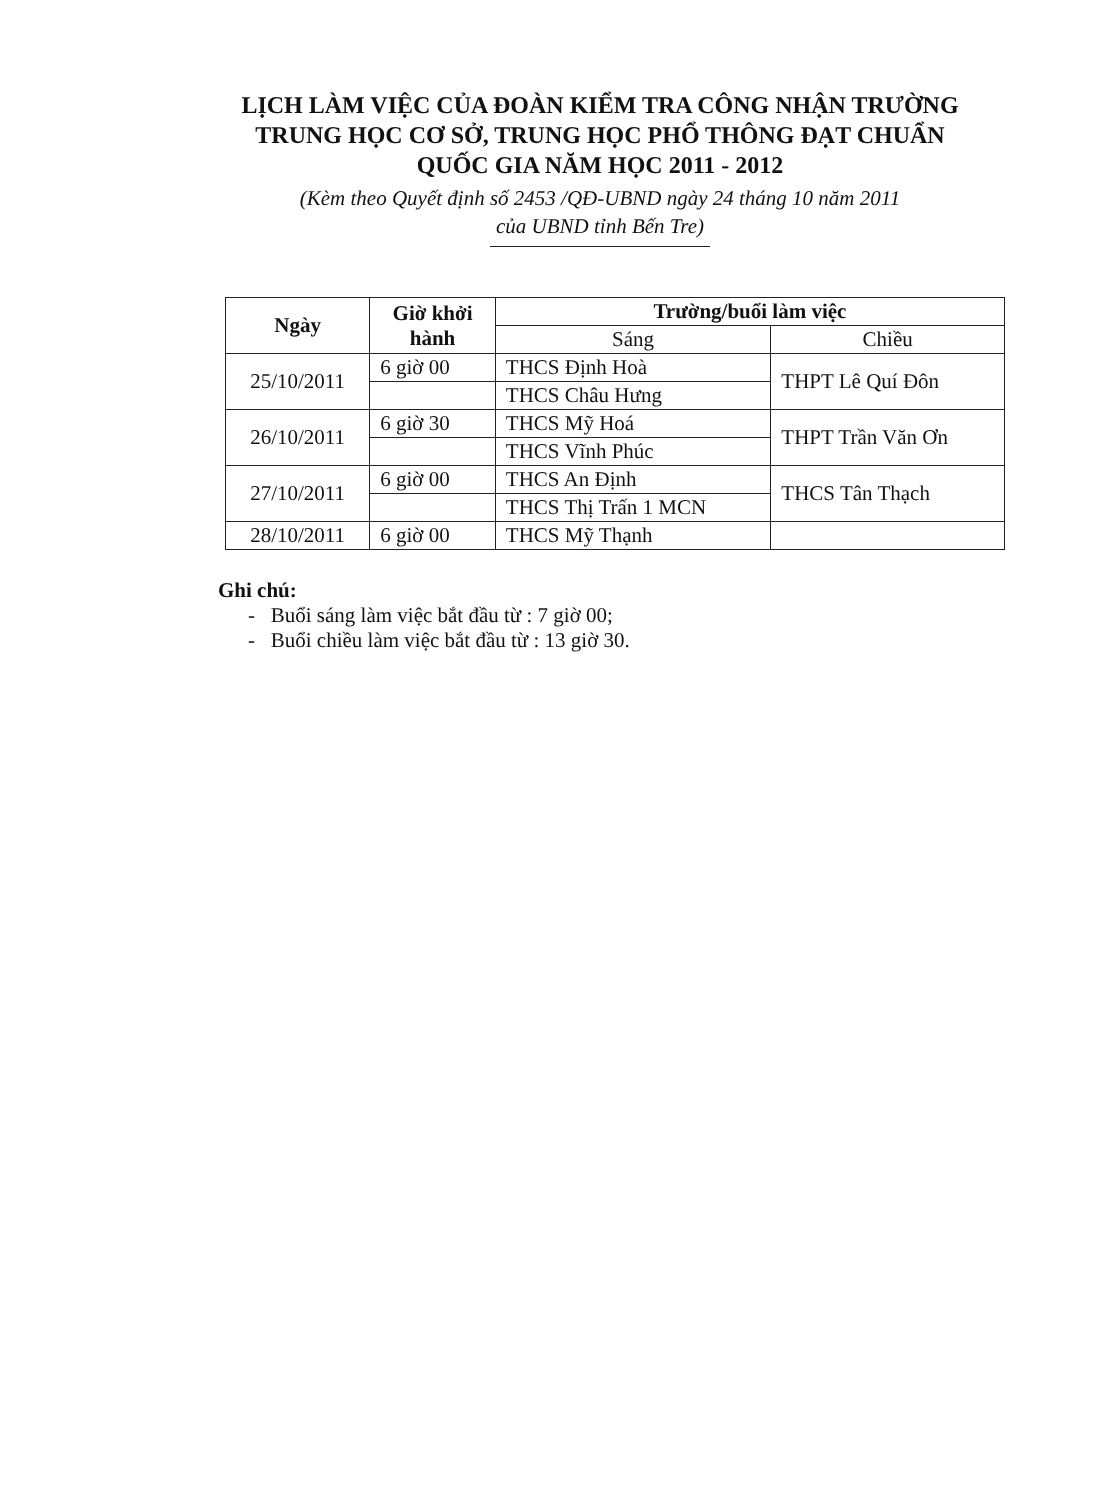LỊCH LÀM VIỆC CỦA ĐOÀN KIỂM TRA CÔNG NHẬN TRƯỜNG TRUNG HỌC CƠ SỞ, TRUNG HỌC PHỔ THÔNG ĐẠT CHUẨN QUỐC GIA NĂM HỌC 2011 - 2012
(Kèm theo Quyết định số 2453 /QĐ-UBND ngày 24 tháng 10 năm 2011
của UBND tỉnh Bến Tre)
| Ngày | Giờ khởi hành | Trường/buổi làm việc | |
| --- | --- | --- | --- |
| | | Sáng | Chiều |
| 25/10/2011 | 6 giờ 00 | THCS Định Hoà | THPT Lê Quí Đôn |
| | | THCS Châu Hưng | |
| 26/10/2011 | 6 giờ 30 | THCS Mỹ Hoá | THPT Trần Văn Ơn |
| | | THCS Vĩnh Phúc | |
| 27/10/2011 | 6 giờ 00 | THCS An Định | THCS Tân Thạch |
| | | THCS Thị Trấn 1 MCN | |
| 28/10/2011 | 6 giờ 00 | THCS Mỹ Thạnh | |
Ghi chú:
- Buổi sáng làm việc bắt đầu từ : 7 giờ 00;
- Buổi chiều làm việc bắt đầu từ : 13 giờ 30.